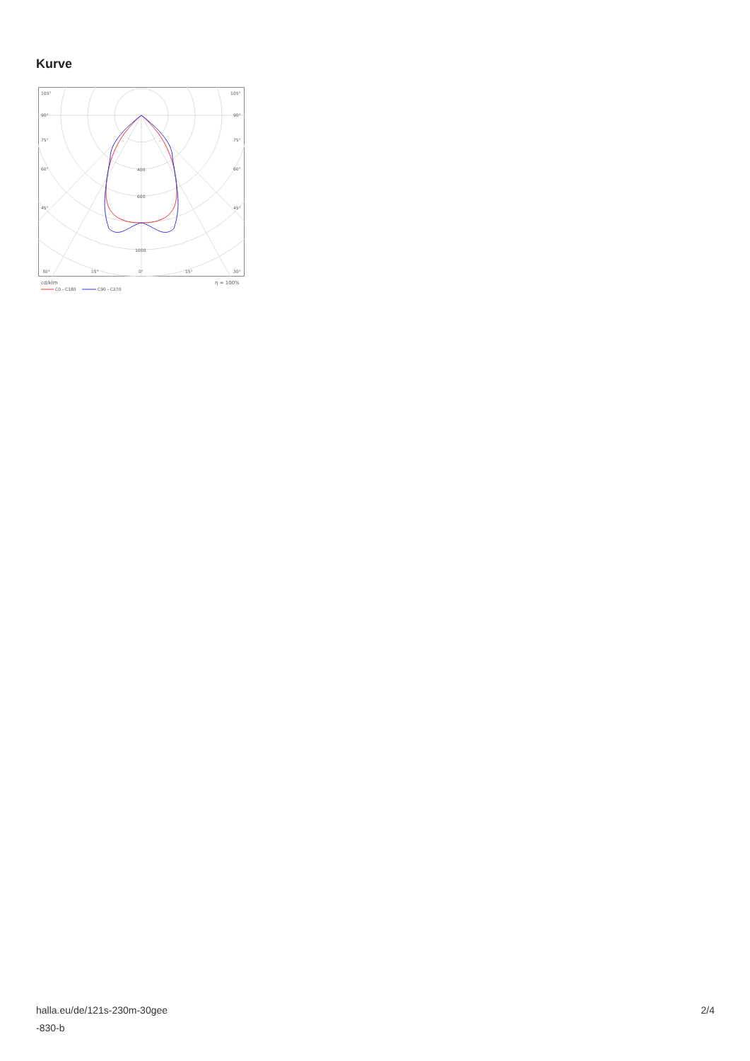Kurve
105°
105°
90°
90°
75°
75°
60°
60°
45°
45°
400
600
1000
30°
15°
0°
15°
30°
cd/klm
η = 100%
C0 - C180
C90 - C270
halla.eu/de/121s-230m-30gee
-830-b
2/4